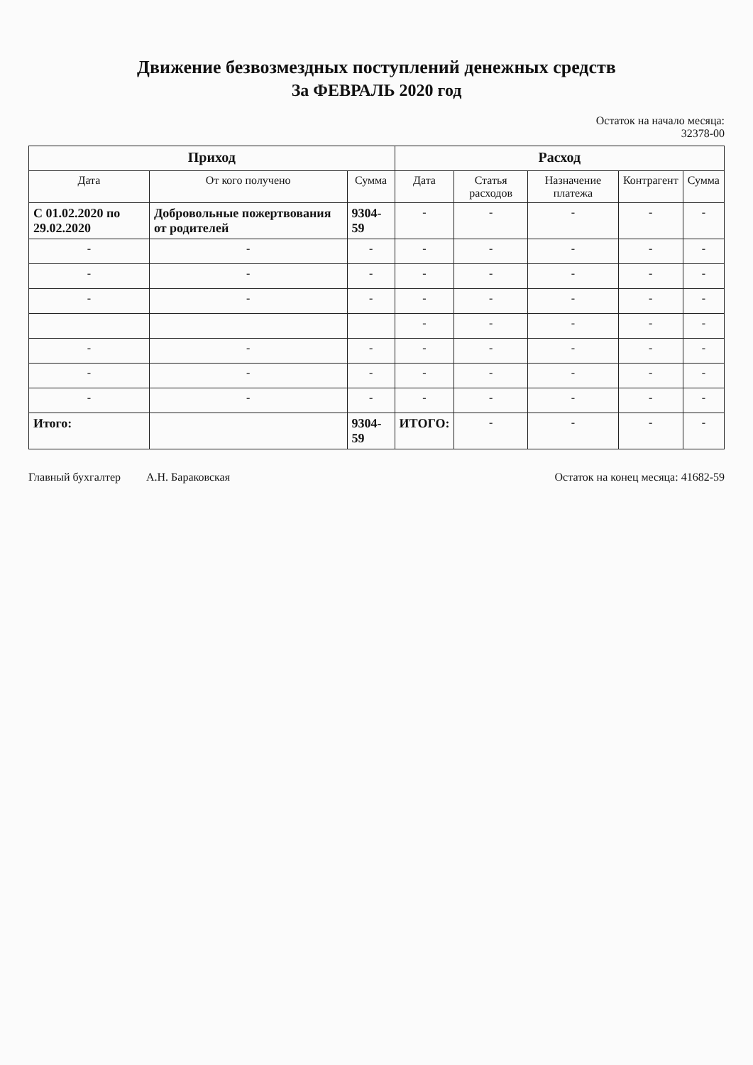Движение безвозмездных поступлений денежных средств
За ФЕВРАЛЬ 2020 год
Остаток на начало месяца:
32378-00
| Приход | | | Расход | | | | |
| --- | --- | --- | --- | --- | --- | --- | --- |
| Дата | От кого получено | Сумма | Дата | Статья расходов | Назначение платежа | Контрагент | Сумма |
| С 01.02.2020 по 29.02.2020 | Добровольные пожертвования от родителей | 9304-59 | - | - | - | - | - |
| - | - | - | - | - | - | - | - |
| - | - | - | - | - | - | - | - |
| - | - | - | - | - | - | - | - |
| | | | - | - | - | - | - |
| - | - | - | - | - | - | - | - |
| - | - | - | - | - | - | - | - |
| - | - | - | - | - | - | - | - |
| Итого: | | 9304-59 | ИТОГО: | - | - | - | - |
Главный бухгалтер А.Н. Бараковская Остаток на конец месяца: 41682-59